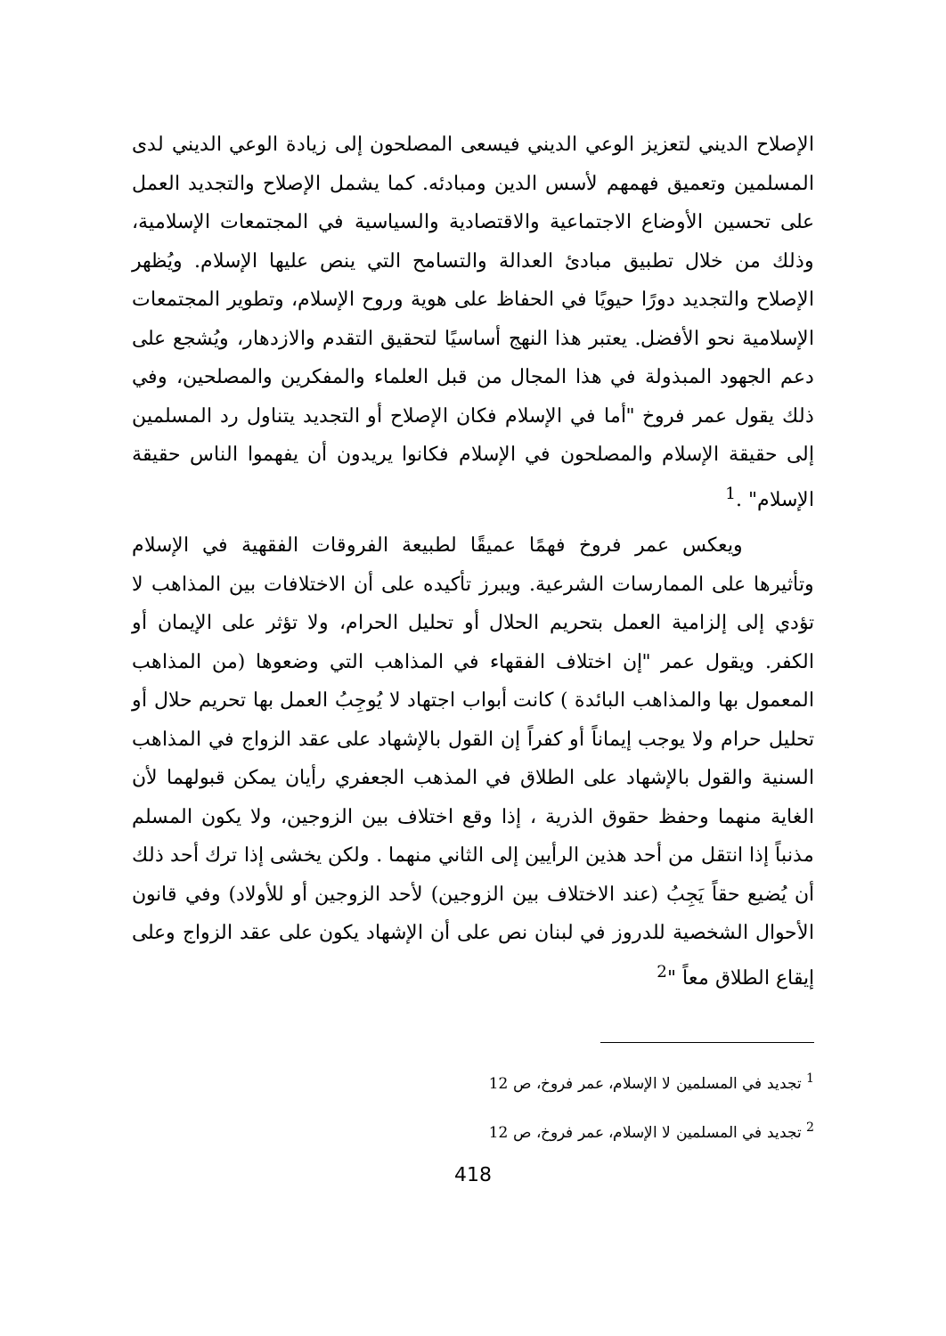الإصلاح الديني لتعزيز الوعي الديني فيسعى المصلحون إلى زيادة الوعي الديني لدى المسلمين وتعميق فهمهم لأسس الدين ومبادئه. كما يشمل الإصلاح والتجديد العمل على تحسين الأوضاع الاجتماعية والاقتصادية والسياسية في المجتمعات الإسلامية، وذلك من خلال تطبيق مبادئ العدالة والتسامح التي ينص عليها الإسلام. ويُظهر الإصلاح والتجديد دورًا حيويًا في الحفاظ على هوية وروح الإسلام، وتطوير المجتمعات الإسلامية نحو الأفضل. يعتبر هذا النهج أساسيًا لتحقيق التقدم والازدهار، ويُشجع على دعم الجهود المبذولة في هذا المجال من قبل العلماء والمفكرين والمصلحين، وفي ذلك يقول عمر فروخ "أما في الإسلام فكان الإصلاح أو التجديد يتناول رد المسلمين إلى حقيقة الإسلام والمصلحون في الإسلام فكانوا يريدون أن يفهموا الناس حقيقة الإسلام" .<sup>1</sup>
ويعكس عمر فروخ فهمًا عميقًا لطبيعة الفروقات الفقهية في الإسلام وتأثيرها على الممارسات الشرعية. ويبرز تأكيده على أن الاختلافات بين المذاهب لا تؤدي إلى إلزامية العمل بتحريم الحلال أو تحليل الحرام، ولا تؤثر على الإيمان أو الكفر. ويقول عمر "إن اختلاف الفقهاء في المذاهب التي وضعوها (من المذاهب المعمول بها والمذاهب البائدة ) كانت أبواب اجتهاد لا يُوجِبُ العمل بها تحريم حلال أو تحليل حرام ولا يوجب إيماناً أو كفراً إن القول بالإشهاد على عقد الزواج في المذاهب السنية والقول بالإشهاد على الطلاق في المذهب الجعفري رأيان يمكن قبولهما لأن الغاية منهما وحفظ حقوق الذرية ، إذا وقع اختلاف بين الزوجين، ولا يكون المسلم مذنباً إذا انتقل من أحد هذين الرأيين إلى الثاني منهما . ولكن يخشى إذا ترك أحد ذلك أن يُضيع حقاً يَجِبُ (عند الاختلاف بين الزوجين) لأحد الزوجين أو للأولاد) وفي قانون الأحوال الشخصية للدروز في لبنان نص على أن الإشهاد يكون على عقد الزواج وعلى إيقاع الطلاق معاً "<sup>2</sup>
<sup>1</sup> تجديد في المسلمين لا الإسلام، عمر فروخ، ص 12
<sup>2</sup> تجديد في المسلمين لا الإسلام، عمر فروخ، ص 12
418